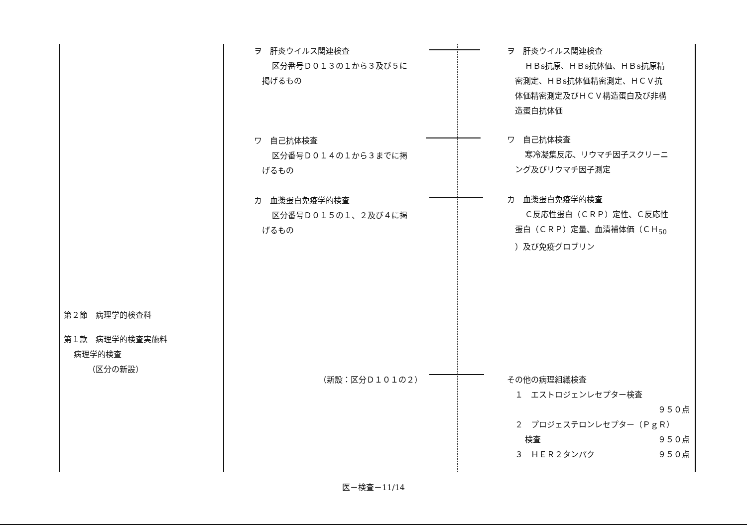第２節　病理学的検査料
第１款　病理学的検査実施料
病理学的検査
（区分の新設）
ヲ　肝炎ウイルス関連検査
区分番号Ｄ０１３の１から３及び５に
掲げるもの
ワ　自己抗体検査
区分番号Ｄ０１４の１から３までに掲
げるもの
カ　血漿蛋白免疫学的検査
区分番号Ｄ０１５の１、２及び４に掲
げるもの
（新設：区分Ｄ１０１の２）
ヲ　肝炎ウイルス関連検査
ＨＢs抗原、ＨＢs抗体価、ＨＢs抗原精
密測定、ＨＢs抗体価精密測定、ＨＣＶ抗
体価精密測定及びＨＣＶ構造蛋白及び非構
造蛋白抗体価
ワ　自己抗体検査
寒冷凝集反応、リウマチ因子スクリーニ
ング及びリウマチ因子測定
カ　血漿蛋白免疫学的検査
Ｃ反応性蛋白（ＣＲＰ）定性、Ｃ反応性
蛋白（ＣＲＰ）定量、血清補体価（ＣＨ<sub>50</sub>
）及び免疫グロブリン
その他の病理組織検査
１　エストロジェンレセプター検査
９５０点
２　プロジェステロンレセプター（ＰｇＲ）
検査 ９５０点
３　ＨＥＲ２タンパク ９５０点
医－検査－11/14